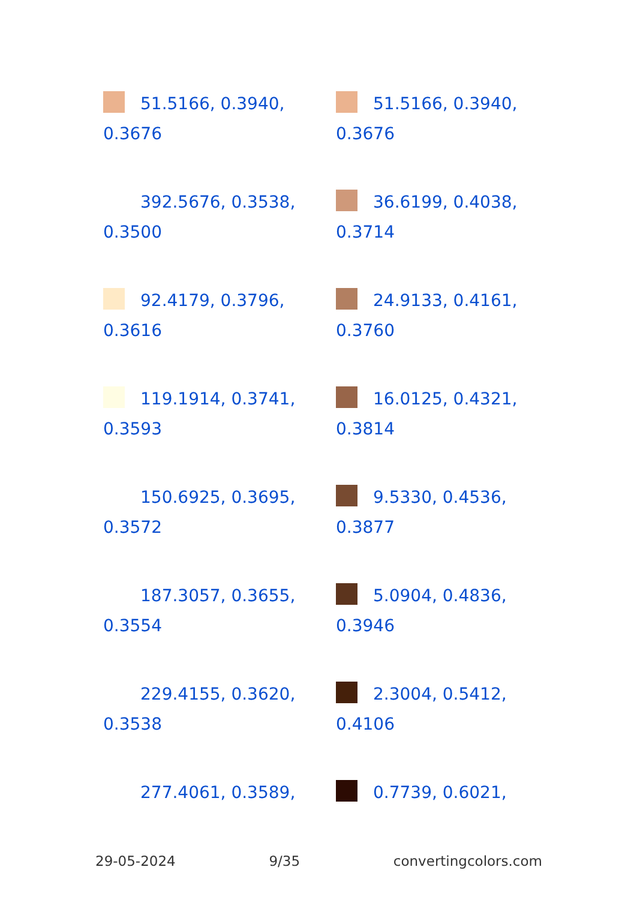51.5166, 0.3940, 0.3676
51.5166, 0.3940, 0.3676
392.5676, 0.3538, 0.3500
36.6199, 0.4038, 0.3714
92.4179, 0.3796, 0.3616
24.9133, 0.4161, 0.3760
119.1914, 0.3741, 0.3593
16.0125, 0.4321, 0.3814
150.6925, 0.3695, 0.3572
9.5330, 0.4536, 0.3877
187.3057, 0.3655, 0.3554
5.0904, 0.4836, 0.3946
229.4155, 0.3620, 0.3538
2.3004, 0.5412, 0.4106
277.4061, 0.3589,
0.7739, 0.6021,
29-05-2024 9/35 convertingcolors.com